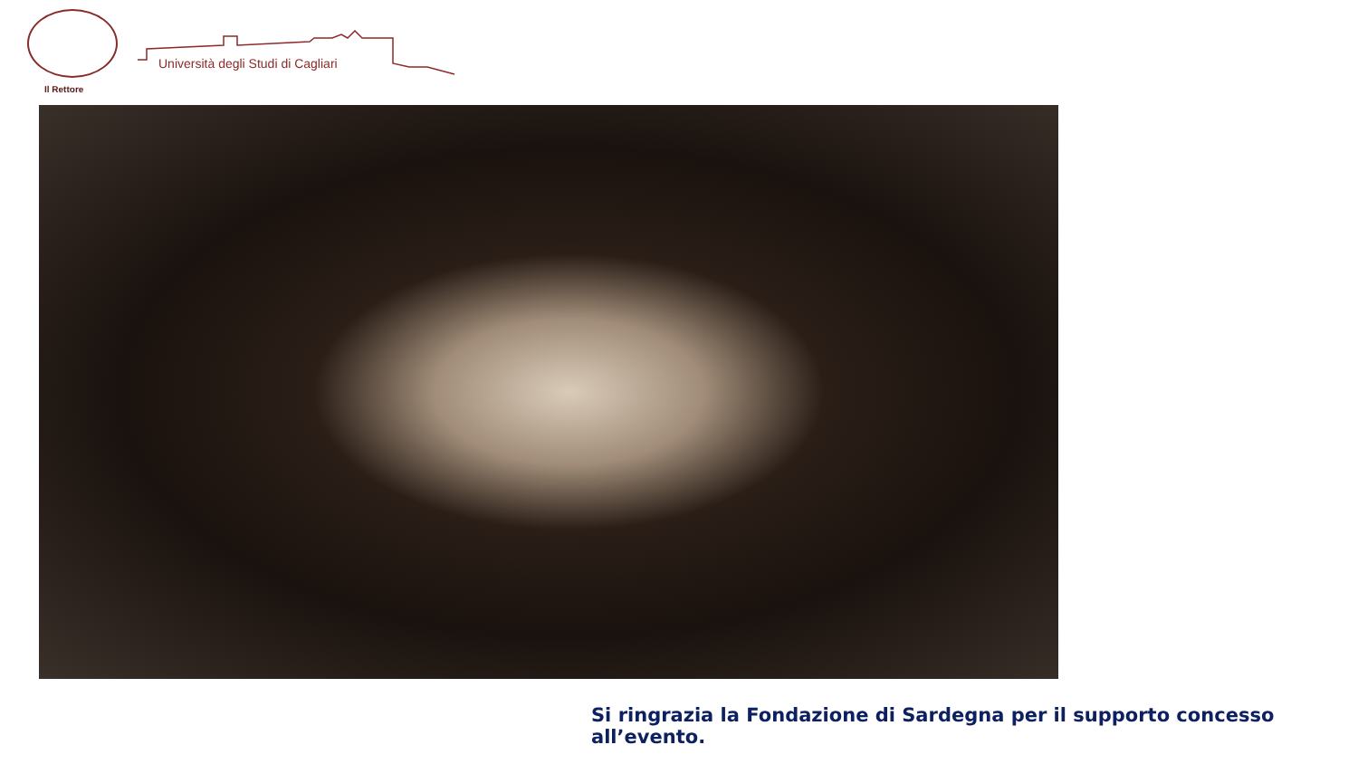Università degli Studi di Cagliari
Il Rettore
Si ringrazia la Fondazione di Sardegna per il supporto concesso all’evento.